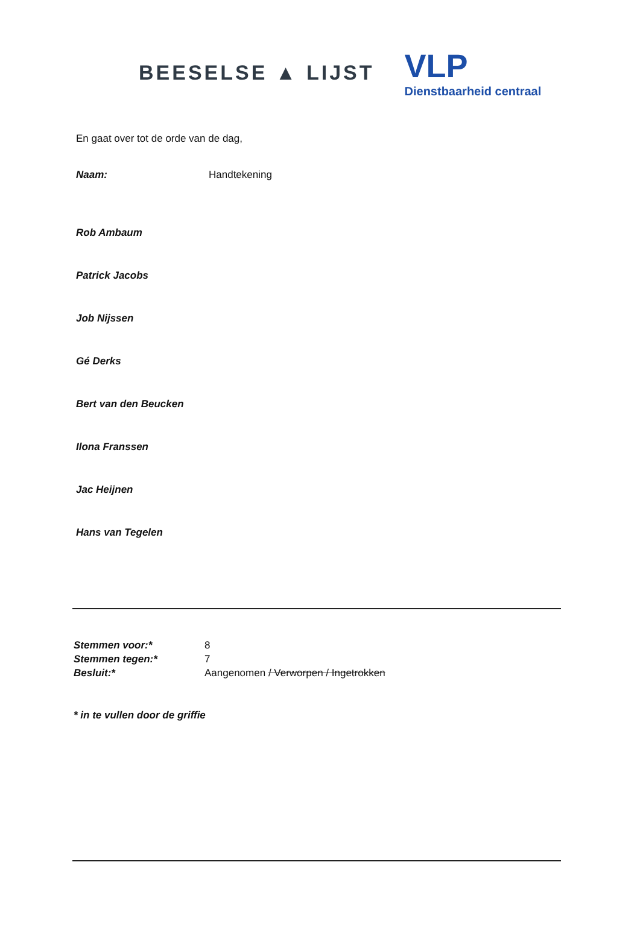BEESELSE ▲ LIJST
VLP
Dienstbaarheid centraal
En gaat over tot de orde van de dag,
Naam: Handtekening
Rob Ambaum
Patrick Jacobs
Job Nijssen
Gé Derks
Bert van den Beucken
Ilona Franssen
Jac Heijnen
Hans van Tegelen
Stemmen voor:* 8
Stemmen tegen:* 7
Besluit:* Aangenomen / Verworpen / Ingetrokken
* in te vullen door de griffie